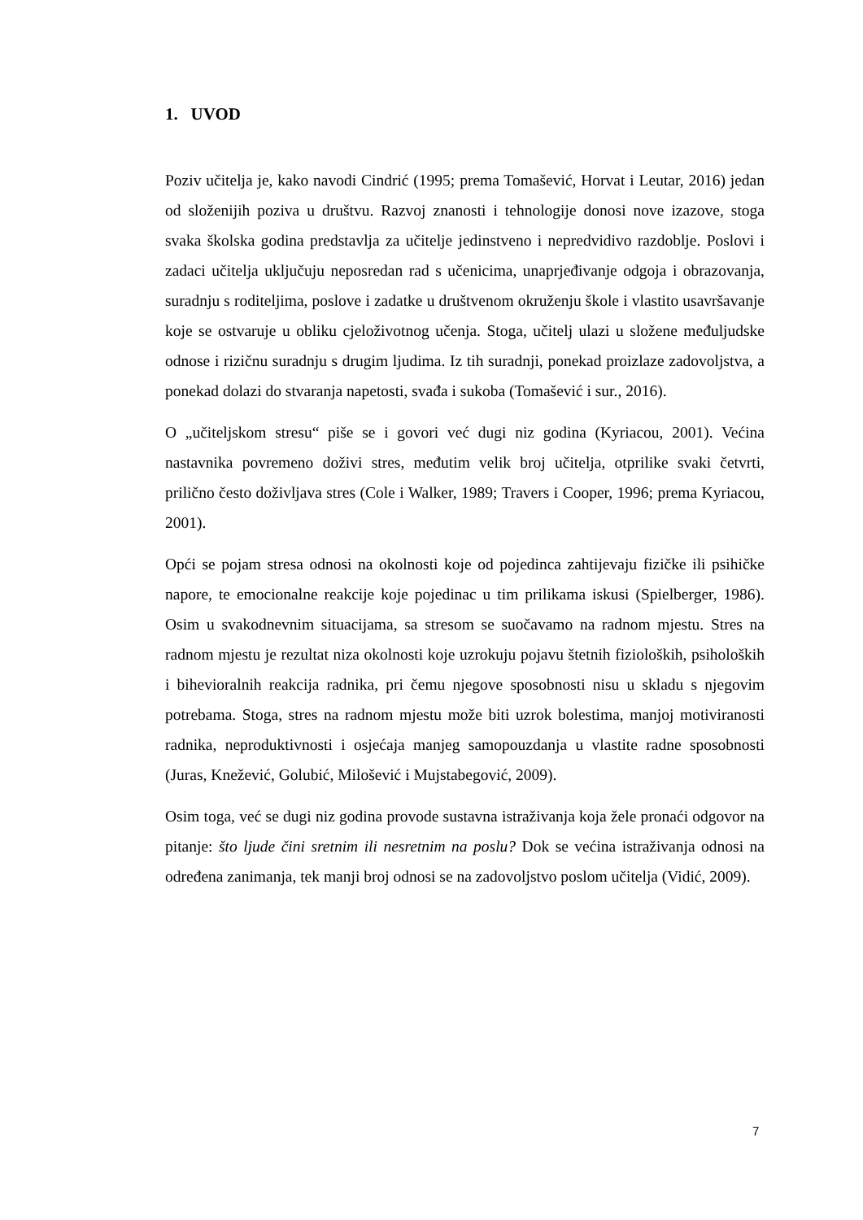1. UVOD
Poziv učitelja je, kako navodi Cindrić (1995; prema Tomašević, Horvat i Leutar, 2016) jedan od složenijih poziva u društvu. Razvoj znanosti i tehnologije donosi nove izazove, stoga svaka školska godina predstavlja za učitelje jedinstveno i nepredvidivo razdoblje. Poslovi i zadaci učitelja uključuju neposredan rad s učenicima, unaprjeđivanje odgoja i obrazovanja, suradnju s roditeljima, poslove i zadatke u društvenom okruženju škole i vlastito usavršavanje koje se ostvaruje u obliku cjeloživotnog učenja. Stoga, učitelj ulazi u složene međuljudske odnose i rizičnu suradnju s drugim ljudima. Iz tih suradnji, ponekad proizlaze zadovoljstva, a ponekad dolazi do stvaranja napetosti, svađa i sukoba (Tomašević i sur., 2016).
O „učiteljskom stresu“ piše se i govori već dugi niz godina (Kyriacou, 2001). Većina nastavnika povremeno doživi stres, međutim velik broj učitelja, otprilike svaki četvrti, prilično često doživljava stres (Cole i Walker, 1989; Travers i Cooper, 1996; prema Kyriacou, 2001).
Opći se pojam stresa odnosi na okolnosti koje od pojedinca zahtijevaju fizičke ili psihičke napore, te emocionalne reakcije koje pojedinac u tim prilikama iskusi (Spielberger, 1986). Osim u svakodnevnim situacijama, sa stresom se suočavamo na radnom mjestu. Stres na radnom mjestu je rezultat niza okolnosti koje uzrokuju pojavu štetnih fizioloških, psiholoških i bihevioralnih reakcija radnika, pri čemu njegove sposobnosti nisu u skladu s njegovim potrebama. Stoga, stres na radnom mjestu može biti uzrok bolestima, manjoj motiviranosti radnika, neproduktivnosti i osjećaja manjeg samopouzdanja u vlastite radne sposobnosti (Juras, Knežević, Golubić, Milošević i Mujstabegović, 2009).
Osim toga, već se dugi niz godina provode sustavna istraživanja koja žele pronaći odgovor na pitanje: što ljude čini sretnim ili nesretnim na poslu? Dok se većina istraživanja odnosi na određena zanimanja, tek manji broj odnosi se na zadovoljstvo poslom učitelja (Vidić, 2009).
7